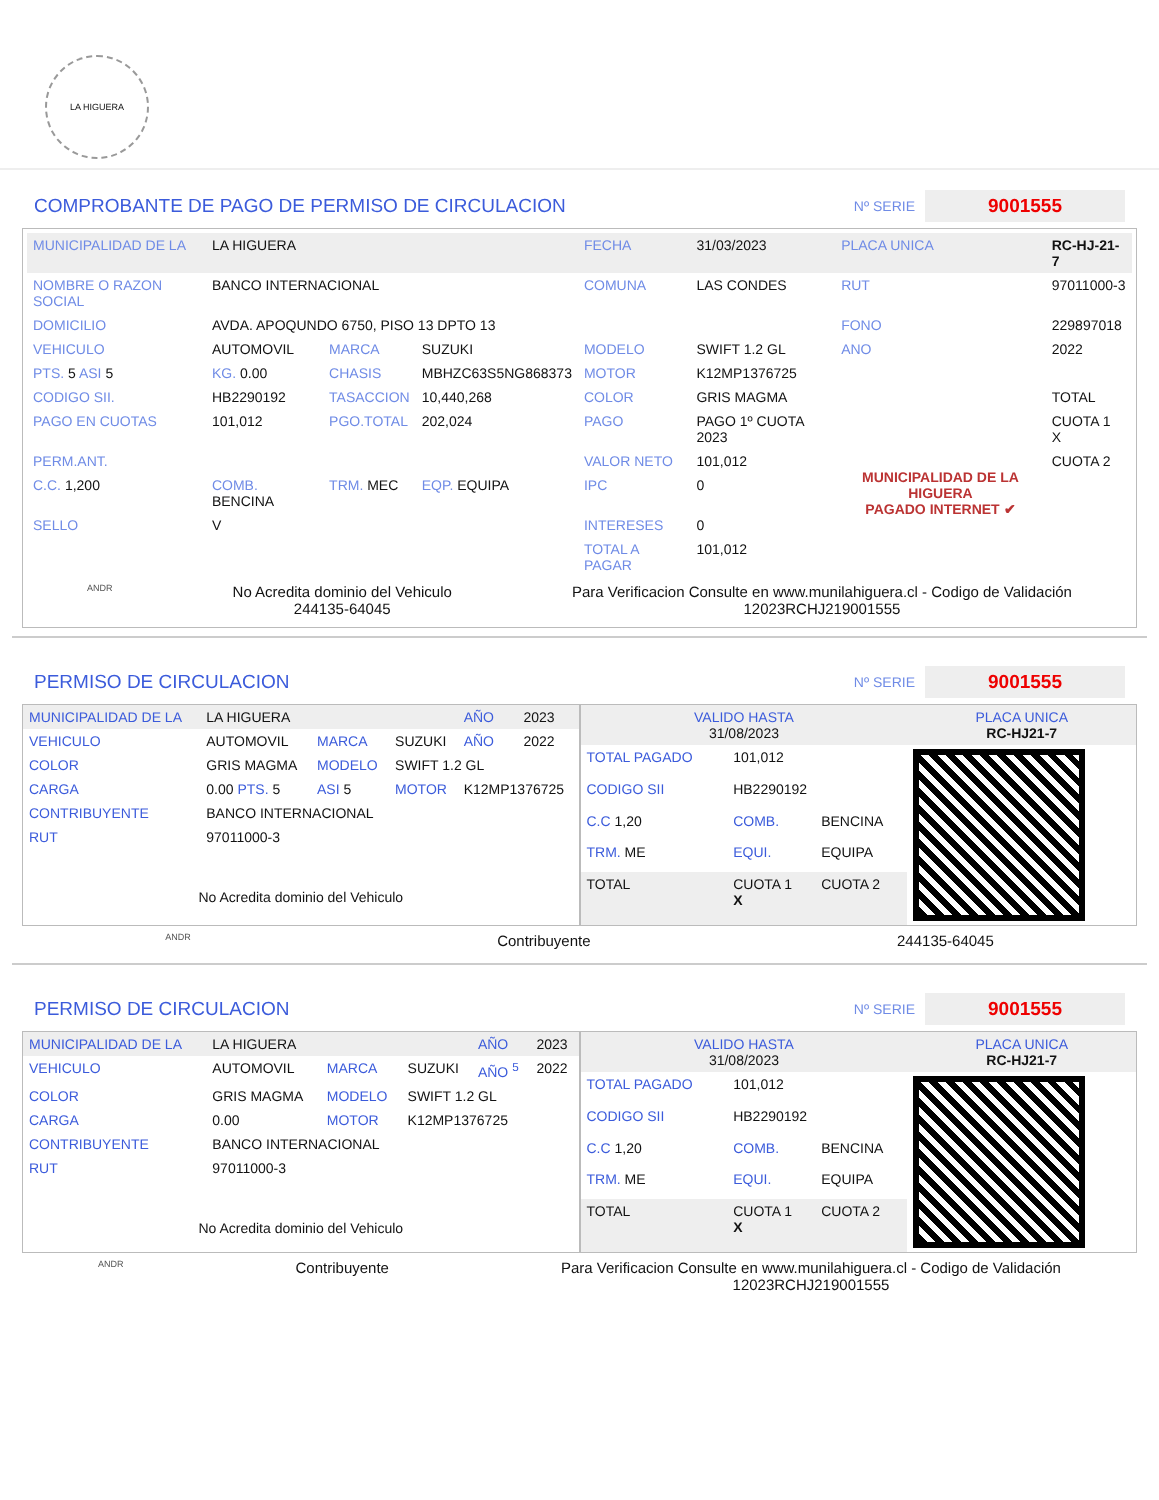LA HIGUERA
COMPROBANTE DE PAGO DE PERMISO DE CIRCULACION
Nº SERIE 9001555
| MUNICIPALIDAD DE LA | LA HIGUERA | | | FECHA | 31/03/2023 | PLACA UNICA | RC-HJ-21-7 |
| NOMBRE O RAZON SOCIAL | BANCO INTERNACIONAL | | | COMUNA | LAS CONDES | RUT | 97011000-3 |
| DOMICILIO | AVDA. APOQUNDO 6750, PISO 13 DPTO 13 | | | | | FONO | 229897018 |
| VEHICULO | AUTOMOVIL | MARCA | SUZUKI | MODELO | SWIFT 1.2 GL | ANO | 2022 |
| PTS. 5 ASI 5 | KG. 0.00 | CHASIS | MBHZC63S5NG868373 | MOTOR | K12MP1376725 | | |
| CODIGO SII. | HB2290192 | TASACCION | 10,440,268 | COLOR | GRIS MAGMA | | TOTAL |
| PAGO EN CUOTAS | 101,012 | PGO.TOTAL | 202,024 | PAGO | PAGO 1º CUOTA 2023 | MUNICIPALIDAD DE LA HIGUERA PAGADO INTERNET ✔ | CUOTA 1 X |
| PERM.ANT. | | | | VALOR NETO | 101,012 | | CUOTA 2 |
| C.C. 1,200 | COMB. BENCINA | TRM. MEC | EQP. EQUIPA | IPC | 0 | | |
| SELLO | V | | | INTERESES | 0 | | |
| | | | | TOTAL A PAGAR | 101,012 | | |
ANDR
No Acredita dominio del Vehiculo
244135-64045
Para Verificacion Consulte en www.munilahiguera.cl - Codigo de Validación
12023RCHJ219001555
PERMISO DE CIRCULACION
Nº SERIE 9001555
| MUNICIPALIDAD DE LA | LA HIGUERA | | | AÑO | 2023 |
| VEHICULO | AUTOMOVIL | MARCA | SUZUKI | AÑO | 2022 |
| COLOR | GRIS MAGMA | MODELO | SWIFT 1.2 GL | | |
| CARGA | 0.00 PTS. 5 | ASI 5 | MOTOR | K12MP1376725 | |
| CONTRIBUYENTE | BANCO INTERNACIONAL | | | | |
| RUT | 97011000-3 | | | | |
| No Acredita dominio del Vehiculo | | | | | |
| VALIDO HASTA 31/08/2023 | | | PLACA UNICA RC-HJ21-7 |
| TOTAL PAGADO | 101,012 | | |
| CODIGO SII | HB2290192 | | |
| C.C 1,20 | COMB. | BENCINA | |
| TRM. ME | EQUI. | EQUIPA | |
| TOTAL | CUOTA 1 X | CUOTA 2 | |
ANDR Contribuyente 244135-64045
PERMISO DE CIRCULACION
Nº SERIE 9001555
| MUNICIPALIDAD DE LA | LA HIGUERA | | | AÑO | 2023 |
| VEHICULO | AUTOMOVIL | MARCA | SUZUKI | AÑO <sup>5</sup> | 2022 |
| COLOR | GRIS MAGMA | MODELO | SWIFT 1.2 GL | | |
| CARGA | 0.00 | MOTOR | K12MP1376725 | | |
| CONTRIBUYENTE | BANCO INTERNACIONAL | | | | |
| RUT | 97011000-3 | | | | |
| No Acredita dominio del Vehiculo | | | | | |
| VALIDO HASTA 31/08/2023 | | | PLACA UNICA RC-HJ21-7 |
| TOTAL PAGADO | 101,012 | | |
| CODIGO SII | HB2290192 | | |
| C.C 1,20 | COMB. | BENCINA | |
| TRM. ME | EQUI. | EQUIPA | |
| TOTAL | CUOTA 1 X | CUOTA 2 | |
ANDR Contribuyente Para Verificacion Consulte en www.munilahiguera.cl - Codigo de Validación
12023RCHJ219001555